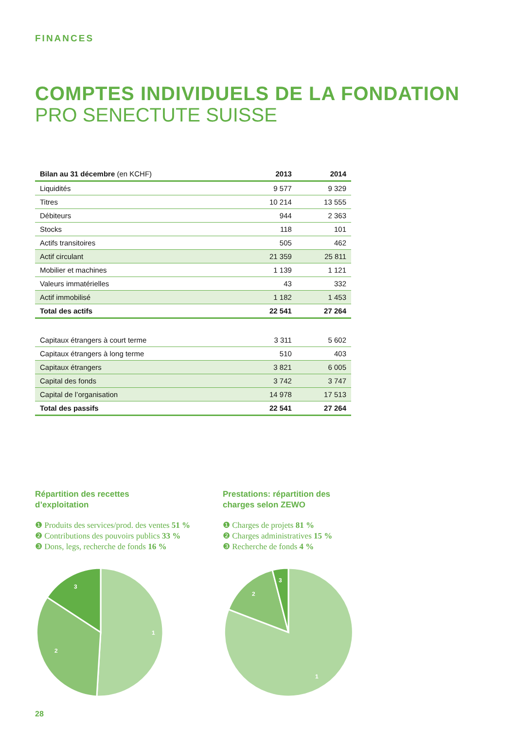FINANCES
COMPTES INDIVIDUELS DE LA FONDATION
PRO SENECTUTE SUISSE
| Bilan au 31 décembre (en KCHF) | 2013 | 2014 |
| --- | --- | --- |
| Liquidités | 9 577 | 9 329 |
| Titres | 10 214 | 13 555 |
| Débiteurs | 944 | 2 363 |
| Stocks | 118 | 101 |
| Actifs transitoires | 505 | 462 |
| Actif circulant | 21 359 | 25 811 |
| Mobilier et machines | 1 139 | 1 121 |
| Valeurs immatérielles | 43 | 332 |
| Actif immobilisé | 1 182 | 1 453 |
| Total des actifs | 22 541 | 27 264 |
| Capitaux étrangers à court terme | 3 311 | 5 602 |
| Capitaux étrangers à long terme | 510 | 403 |
| Capitaux étrangers | 3 821 | 6 005 |
| Capital des fonds | 3 742 | 3 747 |
| Capital de l’organisation | 14 978 | 17 513 |
| Total des passifs | 22 541 | 27 264 |
Répartition des recettes
d’exploitation
❶ Produits des services/prod. des ventes 51 %
❷ Contributions des pouvoirs publics 33 %
❸ Dons, legs, recherche de fonds 16 %
1
2
3
Prestations: répartition des
charges selon ZEWO
❶ Charges de projets 81 %
❷ Charges administratives 15 %
❸ Recherche de fonds 4 %
1
2
3
28